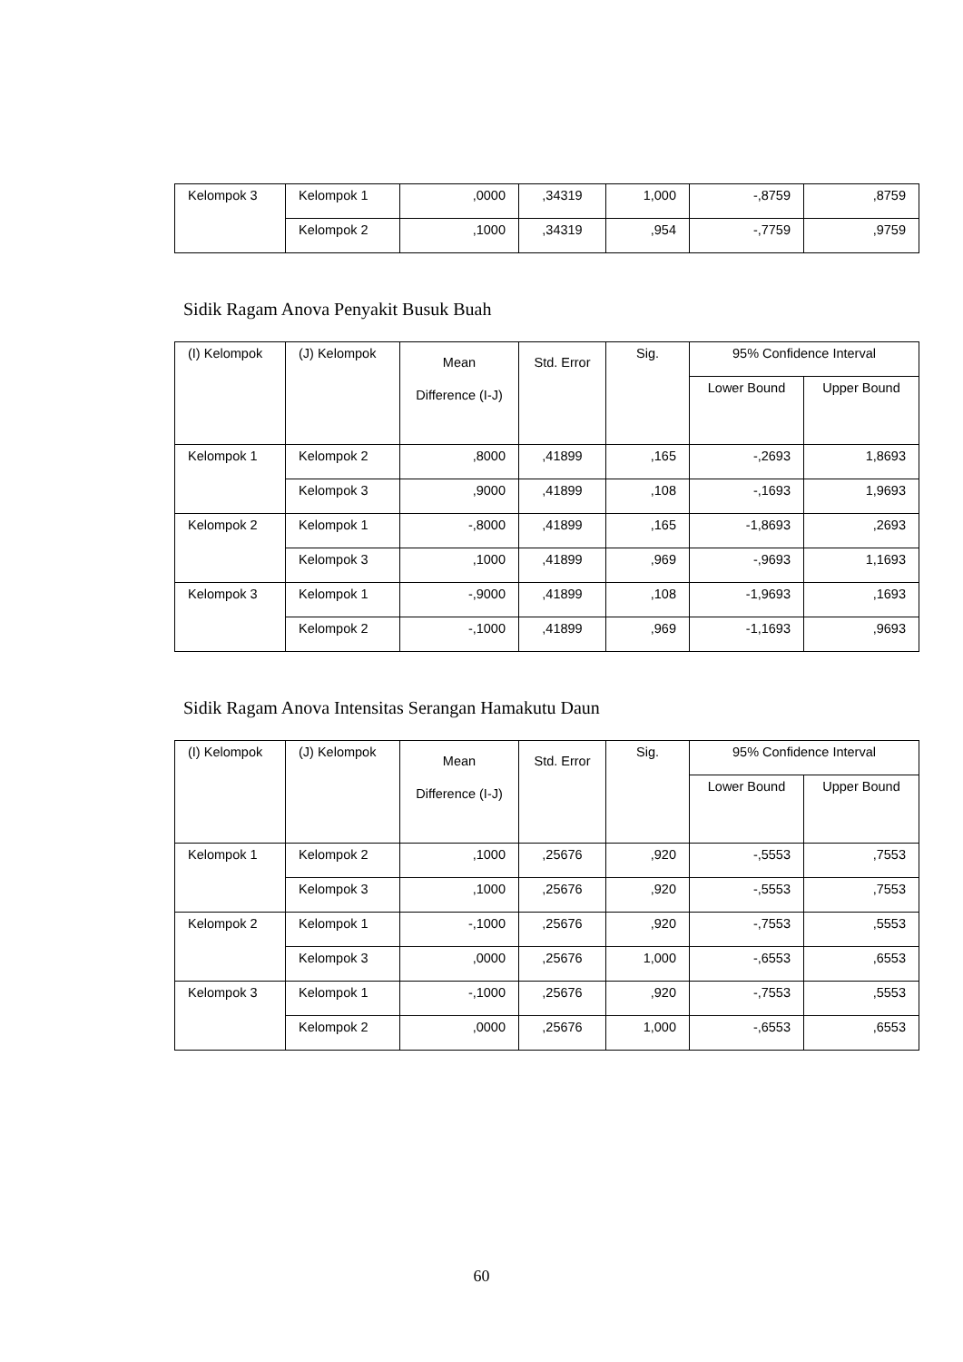| Kelompok 3 | Kelompok 1 | ,0000 | ,34319 | 1,000 | -,8759 | ,8759 |
| | Kelompok 2 | ,1000 | ,34319 | ,954 | -,7759 | ,9759 |
Sidik Ragam Anova Penyakit Busuk Buah
| (I) Kelompok | (J) Kelompok | Mean Difference (I-J) | Std. Error | Sig. | 95% Confidence Interval | |
| --- | --- | --- | --- | --- | --- | --- |
| | | | | | Lower Bound | Upper Bound |
| Kelompok 1 | Kelompok 2 | ,8000 | ,41899 | ,165 | -,2693 | 1,8693 |
| | Kelompok 3 | ,9000 | ,41899 | ,108 | -,1693 | 1,9693 |
| Kelompok 2 | Kelompok 1 | -,8000 | ,41899 | ,165 | -1,8693 | ,2693 |
| | Kelompok 3 | ,1000 | ,41899 | ,969 | -,9693 | 1,1693 |
| Kelompok 3 | Kelompok 1 | -,9000 | ,41899 | ,108 | -1,9693 | ,1693 |
| | Kelompok 2 | -,1000 | ,41899 | ,969 | -1,1693 | ,9693 |
Sidik Ragam Anova Intensitas Serangan Hamakutu Daun
| (I) Kelompok | (J) Kelompok | Mean Difference (I-J) | Std. Error | Sig. | 95% Confidence Interval | |
| --- | --- | --- | --- | --- | --- | --- |
| | | | | | Lower Bound | Upper Bound |
| Kelompok 1 | Kelompok 2 | ,1000 | ,25676 | ,920 | -,5553 | ,7553 |
| | Kelompok 3 | ,1000 | ,25676 | ,920 | -,5553 | ,7553 |
| Kelompok 2 | Kelompok 1 | -,1000 | ,25676 | ,920 | -,7553 | ,5553 |
| | Kelompok 3 | ,0000 | ,25676 | 1,000 | -,6553 | ,6553 |
| Kelompok 3 | Kelompok 1 | -,1000 | ,25676 | ,920 | -,7553 | ,5553 |
| | Kelompok 2 | ,0000 | ,25676 | 1,000 | -,6553 | ,6553 |
60